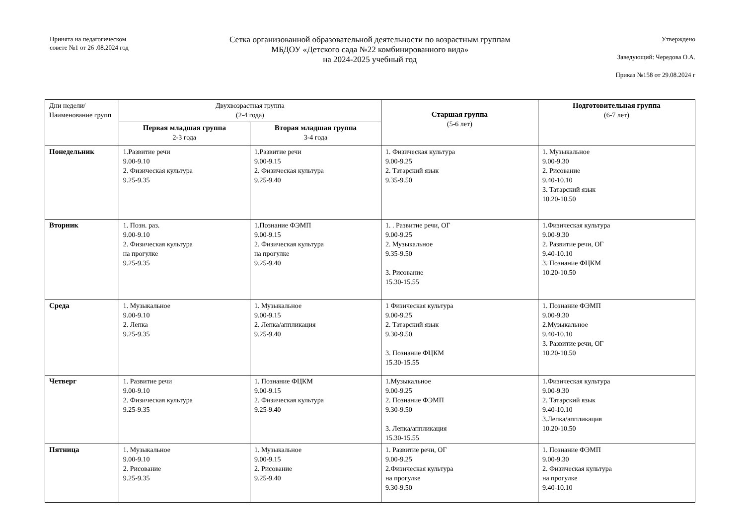Принята на педагогическом совете №1 от 26 .08.2024 год
Сетка организованной образовательной деятельности по возрастным группам
МБДОУ «Детского сада №22 комбинированного вида»
на 2024-2025 учебный год
Утверждено
Заведующий: Чередова О.А.
Приказ №158 от 29.08.2024 г
| Дни недели/ Наименование групп | Двухвозрастная группа (2-4 года) | | Старшая группа (5-6 лет) | Подготовительная группа (6-7 лет) |
| --- | --- | --- | --- | --- |
| | Первая младшая группа 2-3 года | Вторая младшая группа 3-4 года | | |
| Понедельник | 1.Развитие речи 9.00-9.10 2. Физическая культура 9.25-9.35 | 1.Развитие речи 9.00-9.15 2. Физическая культура 9.25-9.40 | 1. Физическая культура 9.00-9.25 2. Татарский язык 9.35-9.50 | 1. Музыкальное 9.00-9.30 2. Рисование 9.40-10.10 3. Татарский язык 10.20-10.50 |
| Вторник | 1. Позн. раз. 9.00-9.10 2. Физическая культура на прогулке 9.25-9.35 | 1.Познание ФЭМП 9.00-9.15 2. Физическая культура на прогулке 9.25-9.40 | 1. . Развитие речи, ОГ 9.00-9.25 2. Музыкальное 9.35-9.50 3. Рисование 15.30-15.55 | 1.Физическая культура 9.00-9.30 2. Развитие речи, ОГ 9.40-10.10 3. Познание ФЦКМ 10.20-10.50 |
| Среда | 1. Музыкальное 9.00-9.10 2. Лепка 9.25-9.35 | 1. Музыкальное 9.00-9.15 2. Лепка/аппликация 9.25-9.40 | 1 Физическая культура 9.00-9.25 2. Татарский язык 9.30-9.50 3. Познание ФЦКМ 15.30-15.55 | 1. Познание ФЭМП 9.00-9.30 2.Музыкальное 9.40-10.10 3. Развитие речи, ОГ 10.20-10.50 |
| Четверг | 1. Развитие речи 9.00-9.10 2. Физическая культура 9.25-9.35 | 1. Познание ФЦКМ 9.00-9.15 2. Физическая культура 9.25-9.40 | 1.Музыкальное 9.00-9.25 2. Познание ФЭМП 9.30-9.50 3. Лепка/аппликация 15.30-15.55 | 1.Физическая культура 9.00-9.30 2. Татарский язык 9.40-10.10 3.Лепка/аппликация 10.20-10.50 |
| Пятница | 1. Музыкальное 9.00-9.10 2. Рисование 9.25-9.35 | 1. Музыкальное 9.00-9.15 2. Рисование 9.25-9.40 | 1. Развитие речи, ОГ 9.00-9.25 2.Физическая культура на прогулке 9.30-9.50 | 1. Познание ФЭМП 9.00-9.30 2. Физическая культура на прогулке 9.40-10.10 |